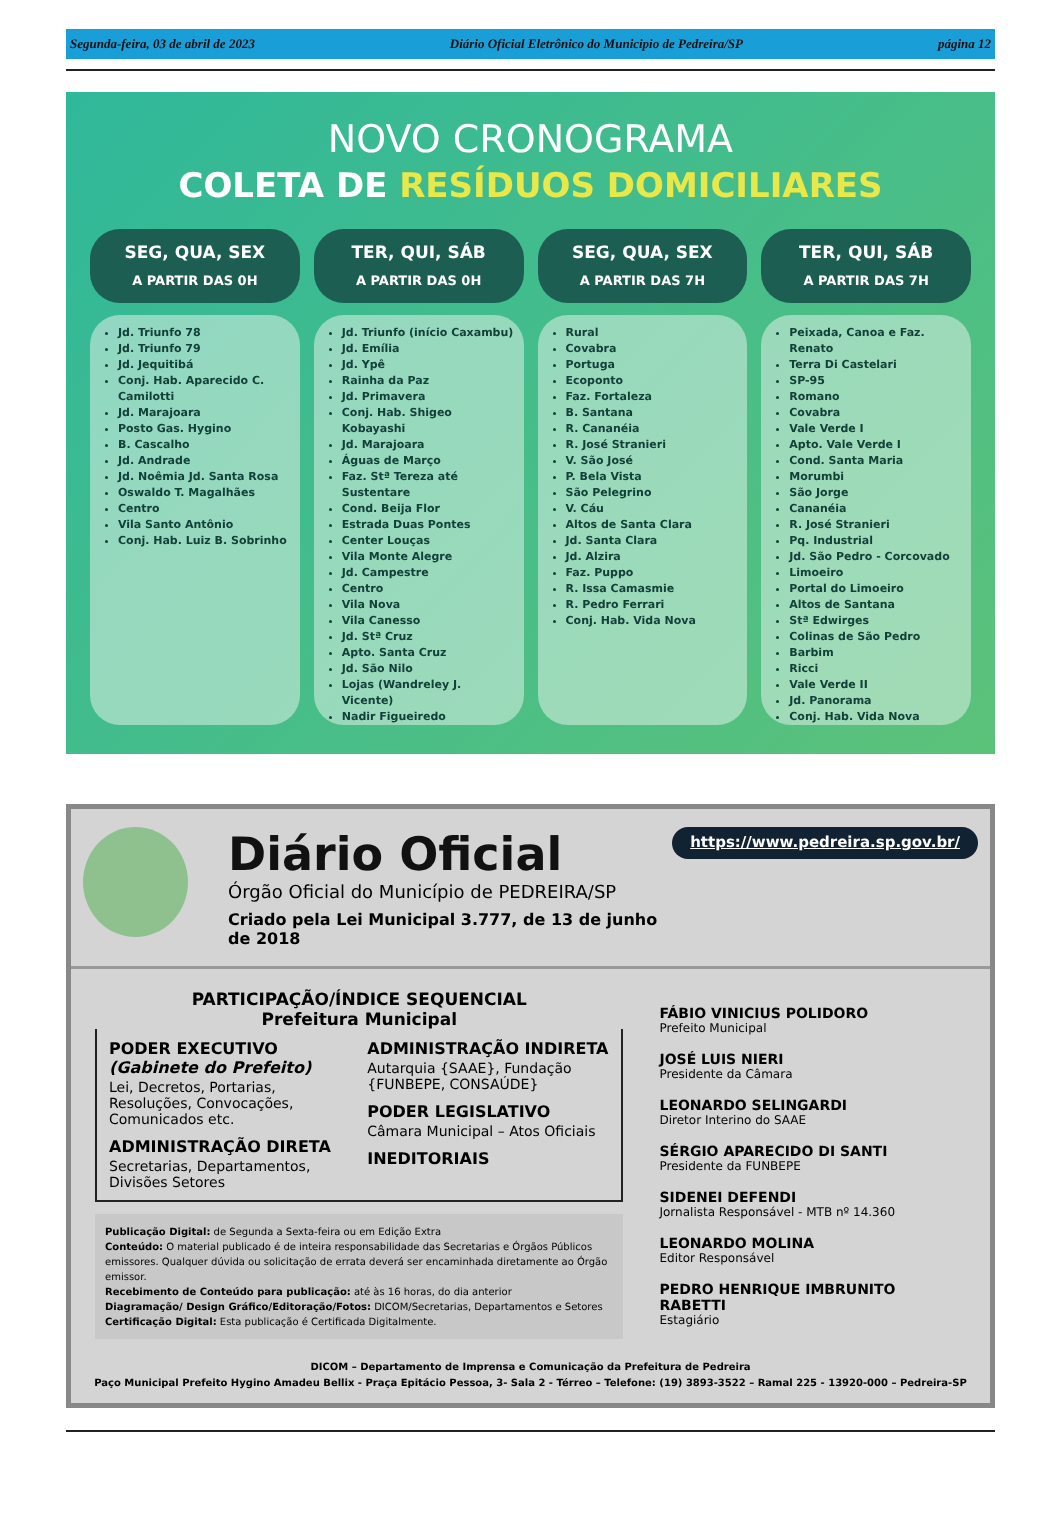Segunda-feira, 03 de abril de 2023 Diário Oficial Eletrônico do Municipio de Pedreira/SP página 12
NOVO CRONOGRAMA
COLETA DE RESÍDUOS DOMICILIARES
SEG, QUA, SEX
A PARTIR DAS 0H
Jd. Triunfo 78
Jd. Triunfo 79
Jd. Jequitibá
Conj. Hab. Aparecido C. Camilotti
Jd. Marajoara
Posto Gas. Hygino
B. Cascalho
Jd. Andrade
Jd. Noêmia Jd. Santa Rosa
Oswaldo T. Magalhães
Centro
Vila Santo Antônio
Conj. Hab. Luiz B. Sobrinho
TER, QUI, SÁB
A PARTIR DAS 0H
Jd. Triunfo (início Caxambu)
Jd. Emília
Jd. Ypê
Rainha da Paz
Jd. Primavera
Conj. Hab. Shigeo Kobayashi
Jd. Marajoara
Águas de Março
Faz. Stª Tereza até Sustentare
Cond. Beija Flor
Estrada Duas Pontes
Center Louças
Vila Monte Alegre
Jd. Campestre
Centro
Vila Nova
Vila Canesso
Jd. Stª Cruz
Apto. Santa Cruz
Jd. São Nilo
Lojas (Wandreley J. Vicente)
Nadir Figueiredo
SEG, QUA, SEX
A PARTIR DAS 7H
Rural
Covabra
Portuga
Ecoponto
Faz. Fortaleza
B. Santana
R. Cananéia
R. José Stranieri
V. São José
P. Bela Vista
São Pelegrino
V. Cáu
Altos de Santa Clara
Jd. Santa Clara
Jd. Alzira
Faz. Puppo
R. Issa Camasmie
R. Pedro Ferrari
Conj. Hab. Vida Nova
TER, QUI, SÁB
A PARTIR DAS 7H
Peixada, Canoa e Faz. Renato
Terra Di Castelari
SP-95
Romano
Covabra
Vale Verde I
Apto. Vale Verde I
Cond. Santa Maria
Morumbi
São Jorge
Cananéia
R. José Stranieri
Pq. Industrial
Jd. São Pedro - Corcovado
Limoeiro
Portal do Limoeiro
Altos de Santana
Stª Edwirges
Colinas de São Pedro
Barbim
Ricci
Vale Verde II
Jd. Panorama
Conj. Hab. Vida Nova
Diário Oficial
Órgão Oficial do Município de PEDREIRA/SP
Criado pela Lei Municipal 3.777, de 13 de junho de 2018
https://www.pedreira.sp.gov.br/
PARTICIPAÇÃO/ÍNDICE SEQUENCIAL
Prefeitura Municipal
PODER EXECUTIVO
(Gabinete do Prefeito)
Lei, Decretos, Portarias, Resoluções, Convocações, Comunicados etc.
ADMINISTRAÇÃO DIRETA
Secretarias, Departamentos, Divisões Setores
ADMINISTRAÇÃO INDIRETA
Autarquia {SAAE}, Fundação {FUNBEPE, CONSAÚDE}
PODER LEGISLATIVO
Câmara Municipal – Atos Oficiais
INEDITORIAIS
Publicação Digital: de Segunda a Sexta-feira ou em Edição Extra
Conteúdo: O material publicado é de inteira responsabilidade das Secretarias e Órgãos Públicos emissores. Qualquer dúvida ou solicitação de errata deverá ser encaminhada diretamente ao Órgão emissor.
Recebimento de Conteúdo para publicação: até às 16 horas, do dia anterior
Diagramação/ Design Gráfico/Editoração/Fotos: DICOM/Secretarias, Departamentos e Setores
Certificação Digital: Esta publicação é Certificada Digitalmente.
FÁBIO VINICIUS POLIDORO
Prefeito Municipal
JOSÉ LUIS NIERI
Presidente da Câmara
LEONARDO SELINGARDI
Diretor Interino do SAAE
SÉRGIO APARECIDO DI SANTI
Presidente da FUNBEPE
SIDENEI DEFENDI
Jornalista Responsável - MTB nº 14.360
LEONARDO MOLINA
Editor Responsável
PEDRO HENRIQUE IMBRUNITO RABETTI
Estagiário
DICOM – Departamento de Imprensa e Comunicação da Prefeitura de Pedreira
Paço Municipal Prefeito Hygino Amadeu Bellix - Praça Epitácio Pessoa, 3- Sala 2 - Térreo – Telefone: (19) 3893-3522 – Ramal 225 - 13920-000 – Pedreira-SP